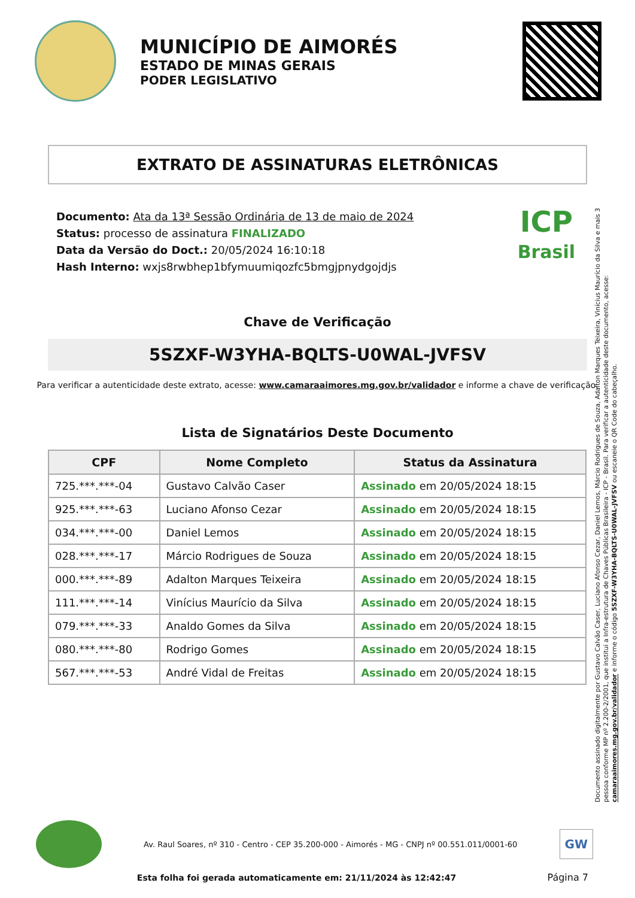MUNICÍPIO DE AIMORÉS
ESTADO DE MINAS GERAIS
PODER LEGISLATIVO
EXTRATO DE ASSINATURAS ELETRÔNICAS
Documento: Ata da 13ª Sessão Ordinária de 13 de maio de 2024
Status: processo de assinatura FINALIZADO
Data da Versão do Doct.: 20/05/2024 16:10:18
Hash Interno: wxjs8rwbhep1bfymuumiqozfc5bmgjpnydgojdjs
ICP
Brasil
Chave de Verificação
5SZXF-W3YHA-BQLTS-U0WAL-JVFSV
Para verificar a autenticidade deste extrato, acesse: www.camaraaimores.mg.gov.br/validador e informe a chave de verificação.
Lista de Signatários Deste Documento
| CPF | Nome Completo | Status da Assinatura |
| --- | --- | --- |
| 725.***.***-04 | Gustavo Calvão Caser | Assinado em 20/05/2024 18:15 |
| 925.***.***-63 | Luciano Afonso Cezar | Assinado em 20/05/2024 18:15 |
| 034.***.***-00 | Daniel Lemos | Assinado em 20/05/2024 18:15 |
| 028.***.***-17 | Márcio Rodrigues de Souza | Assinado em 20/05/2024 18:15 |
| 000.***.***-89 | Adalton Marques Teixeira | Assinado em 20/05/2024 18:15 |
| 111.***.***-14 | Vinícius Maurício da Silva | Assinado em 20/05/2024 18:15 |
| 079.***.***-33 | Analdo Gomes da Silva | Assinado em 20/05/2024 18:15 |
| 080.***.***-80 | Rodrigo Gomes | Assinado em 20/05/2024 18:15 |
| 567.***.***-53 | André Vidal de Freitas | Assinado em 20/05/2024 18:15 |
Documento assinado digitalmente por Gustavo Calvão Caser, Luciano Afonso Cezar, Daniel Lemos, Márcio Rodrigues de Souza, Adalton Marques Teixeira, Vinícius Maurício da Silva e mais 3 pessoa conforme MP nº 2.200-2/2001, que institui a Infra-estrutura de Chaves Públicas Brasileira - ICP - Brasil. Para verificar a autenticidade deste documento, acesse: camaraaimores.mg.gov.br/validador e informe o código 5SZXF-W3YHA-BQLTS-U0WAL-JVFSV ou escaneie o QR Code do cabeçalho.
Av. Raul Soares, nº 310 - Centro - CEP 35.200-000 - Aimorés - MG - CNPJ nº 00.551.011/0001-60
GW
Esta folha foi gerada automaticamente em: 21/11/2024 às 12:42:47
Página 7